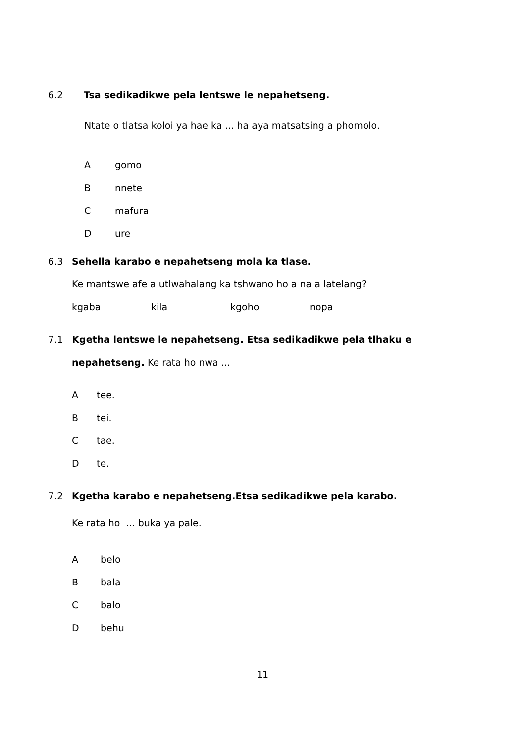6.2 Tsa sedikadikwe pela lentswe le nepahetseng.
Ntate o tlatsa koloi ya hae ka ... ha aya matsatsing a phomolo.
Agomo
Bnnete
Cmafura
Dure
6.3 Sehella karabo e nepahetseng mola ka tlase.
Ke mantswe afe a utlwahalang ka tshwano ho a na a latelang?
kgaba kila kgoho nopa
7.1 Kgetha lentswe le nepahetseng. Etsa sedikadikwe pela tlhaku e nepahetseng. Ke rata ho nwa ...
Atee.
Btei.
Ctae.
Dte.
7.2 Kgetha karabo e nepahetseng.Etsa sedikadikwe pela karabo.
Ke rata ho ... buka ya pale.
Abelo
Bbala
Cbalo
Dbehu
11